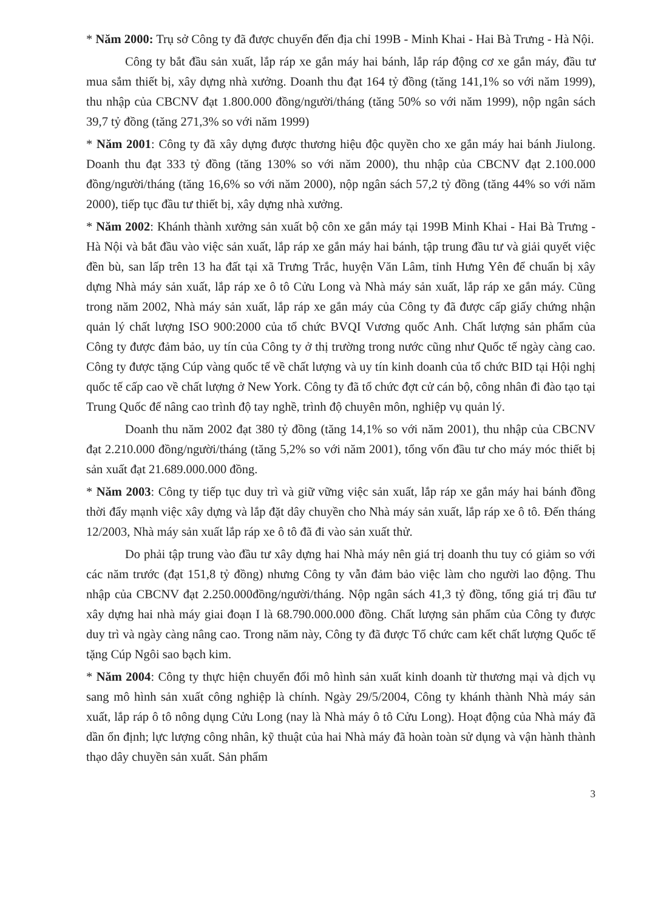* Năm 2000: Trụ sở Công ty đã được chuyển đến địa chỉ 199B - Minh Khai - Hai Bà Trưng - Hà Nội.
Công ty bắt đầu sản xuất, lắp ráp xe gắn máy hai bánh, lắp ráp động cơ xe gắn máy, đầu tư mua sắm thiết bị, xây dựng nhà xưởng. Doanh thu đạt 164 tỷ đồng (tăng 141,1% so với năm 1999), thu nhập của CBCNV đạt 1.800.000 đồng/người/tháng (tăng 50% so với năm 1999), nộp ngân sách 39,7 tỷ đồng (tăng 271,3% so với năm 1999)
* Năm 2001: Công ty đã xây dựng được thương hiệu độc quyền cho xe gắn máy hai bánh Jiulong. Doanh thu đạt 333 tỷ đồng (tăng 130% so với năm 2000), thu nhập của CBCNV đạt 2.100.000 đồng/người/tháng (tăng 16,6% so với năm 2000), nộp ngân sách 57,2 tỷ đồng (tăng 44% so với năm 2000), tiếp tục đầu tư thiết bị, xây dựng nhà xưởng.
* Năm 2002: Khánh thành xưởng sản xuất bộ côn xe gắn máy tại 199B Minh Khai - Hai Bà Trưng - Hà Nội và bắt đầu vào việc sản xuất, lắp ráp xe gắn máy hai bánh, tập trung đầu tư và giải quyết việc đền bù, san lấp trên 13 ha đất tại xã Trưng Trắc, huyện Văn Lâm, tỉnh Hưng Yên để chuẩn bị xây dựng Nhà máy sản xuất, lắp ráp xe ô tô Cửu Long và Nhà máy sản xuất, lắp ráp xe gắn máy. Cũng trong năm 2002, Nhà máy sản xuất, lắp ráp xe gắn máy của Công ty đã được cấp giấy chứng nhận quản lý chất lượng ISO 900:2000 của tổ chức BVQI Vương quốc Anh. Chất lượng sản phẩm của Công ty được đảm bảo, uy tín của Công ty ở thị trường trong nước cũng như Quốc tế ngày càng cao. Công ty được tặng Cúp vàng quốc tế về chất lượng và uy tín kinh doanh của tổ chức BID tại Hội nghị quốc tế cấp cao về chất lượng ở New York. Công ty đã tổ chức đợt cử cán bộ, công nhân đi đào tạo tại Trung Quốc để nâng cao trình độ tay nghề, trình độ chuyên môn, nghiệp vụ quản lý.
Doanh thu năm 2002 đạt 380 tỷ đồng (tăng 14,1% so với năm 2001), thu nhập của CBCNV đạt 2.210.000 đồng/người/tháng (tăng 5,2% so với năm 2001), tổng vốn đầu tư cho máy móc thiết bị sản xuất đạt 21.689.000.000 đồng.
* Năm 2003: Công ty tiếp tục duy trì và giữ vững việc sản xuất, lắp ráp xe gắn máy hai bánh đồng thời đẩy mạnh việc xây dựng và lắp đặt dây chuyền cho Nhà máy sản xuất, lắp ráp xe ô tô. Đến tháng 12/2003, Nhà máy sản xuất lắp ráp xe ô tô đã đi vào sản xuất thử.
Do phải tập trung vào đầu tư xây dựng hai Nhà máy nên giá trị doanh thu tuy có giảm so với các năm trước (đạt 151,8 tỷ đồng) nhưng Công ty vẫn đảm bảo việc làm cho người lao động. Thu nhập của CBCNV đạt 2.250.000đồng/người/tháng. Nộp ngân sách 41,3 tỷ đồng, tổng giá trị đầu tư xây dựng hai nhà máy giai đoạn I là 68.790.000.000 đồng. Chất lượng sản phẩm của Công ty được duy trì và ngày càng nâng cao. Trong năm này, Công ty đã được Tổ chức cam kết chất lượng Quốc tế tặng Cúp Ngôi sao bạch kim.
* Năm 2004: Công ty thực hiện chuyển đổi mô hình sản xuất kinh doanh từ thương mại và dịch vụ sang mô hình sản xuất công nghiệp là chính. Ngày 29/5/2004, Công ty khánh thành Nhà máy sản xuất, lắp ráp ô tô nông dụng Cửu Long (nay là Nhà máy ô tô Cửu Long). Hoạt động của Nhà máy đã dần ổn định; lực lượng công nhân, kỹ thuật của hai Nhà máy đã hoàn toàn sử dụng và vận hành thành thạo dây chuyền sản xuất. Sản phẩm
3